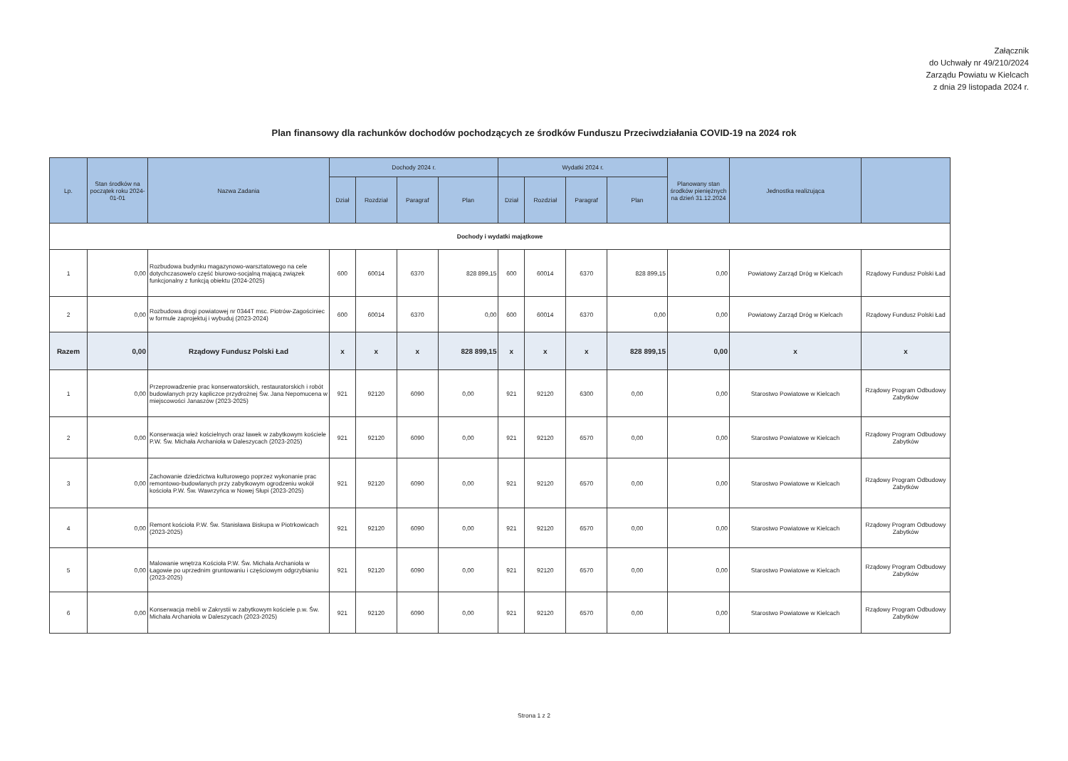Załącznik
do Uchwały nr 49/210/2024
Zarządu Powiatu w Kielcach
z dnia 29 listopada 2024 r.
Plan finansowy dla rachunków dochodów pochodzących ze środków Funduszu Przeciwdziałania COVID-19 na 2024 rok
| Lp. | Stan środków na początek roku 2024-01-01 | Nazwa Zadania | Dochody 2024 r. | | | | Wydatki 2024 r. | | | | Planowany stan środków pieniężnych na dzień 31.12.2024 | Jednostka realizująca | |
| --- | --- | --- | --- | --- | --- | --- | --- | --- | --- | --- | --- | --- | --- |
| | | | Dział | Rozdział | Paragraf | Plan | Dział | Rozdział | Paragraf | Plan | | | |
| Dochody i wydatki majątkowe | | | | | | | | | | | | | |
| 1 | 0,00 | Rozbudowa budynku magazynowo-warsztatowego na cele dotychczasowe/o część biurowo-socjalną mającą związek funkcjonalny z funkcją obiektu (2024-2025) | 600 | 60014 | 6370 | 828 899,15 | 600 | 60014 | 6370 | 828 899,15 | 0,00 | Powiatowy Zarząd Dróg w Kielcach | Rządowy Fundusz Polski Ład |
| 2 | 0,00 | Rozbudowa drogi powiatowej nr 0344T msc. Piotrów-Zagościniec w formule zaprojektuj i wybuduj (2023-2024) | 600 | 60014 | 6370 | 0,00 | 600 | 60014 | 6370 | 0,00 | 0,00 | Powiatowy Zarząd Dróg w Kielcach | Rządowy Fundusz Polski Ład |
| Razem | 0,00 | Rządowy Fundusz Polski Ład | x | x | x | 828 899,15 | x | x | x | 828 899,15 | 0,00 | x | x |
| 1 | 0,00 | Przeprowadzenie prac konserwatorskich, restauratorskich i robót budowlanych przy kapliczce przydrożnej Św. Jana Nepomucena w miejscowości Janaszów (2023-2025) | 921 | 92120 | 6090 | 0,00 | 921 | 92120 | 6300 | 0,00 | 0,00 | Starostwo Powiatowe w Kielcach | Rządowy Program Odbudowy Zabytków |
| 2 | 0,00 | Konserwacja wież kościelnych oraz ławek w zabytkowym kościele P.W. Św. Michała Archanioła w Daleszycach (2023-2025) | 921 | 92120 | 6090 | 0,00 | 921 | 92120 | 6570 | 0,00 | 0,00 | Starostwo Powiatowe w Kielcach | Rządowy Program Odbudowy Zabytków |
| 3 | 0,00 | Zachowanie dziedzictwa kulturowego poprzez wykonanie prac remontowo-budowlanych przy zabytkowym ogrodzeniu wokół kościoła P.W. Św. Wawrzyńca w Nowej Słupi (2023-2025) | 921 | 92120 | 6090 | 0,00 | 921 | 92120 | 6570 | 0,00 | 0,00 | Starostwo Powiatowe w Kielcach | Rządowy Program Odbudowy Zabytków |
| 4 | 0,00 | Remont kościoła P.W. Św. Stanisława Biskupa w Piotrkowicach (2023-2025) | 921 | 92120 | 6090 | 0,00 | 921 | 92120 | 6570 | 0,00 | 0,00 | Starostwo Powiatowe w Kielcach | Rządowy Program Odbudowy Zabytków |
| 5 | 0,00 | Malowanie wnętrza Kościoła P.W. Św. Michała Archanioła w Łagowie po uprzednim gruntowaniu i częściowym odgrzybianiu (2023-2025) | 921 | 92120 | 6090 | 0,00 | 921 | 92120 | 6570 | 0,00 | 0,00 | Starostwo Powiatowe w Kielcach | Rządowy Program Odbudowy Zabytków |
| 6 | 0,00 | Konserwacja mebli w Zakrystii w zabytkowym kościele p.w. Św. Michała Archanioła w Daleszycach (2023-2025) | 921 | 92120 | 6090 | 0,00 | 921 | 92120 | 6570 | 0,00 | 0,00 | Starostwo Powiatowe w Kielcach | Rządowy Program Odbudowy Zabytków |
Strona 1 z 2